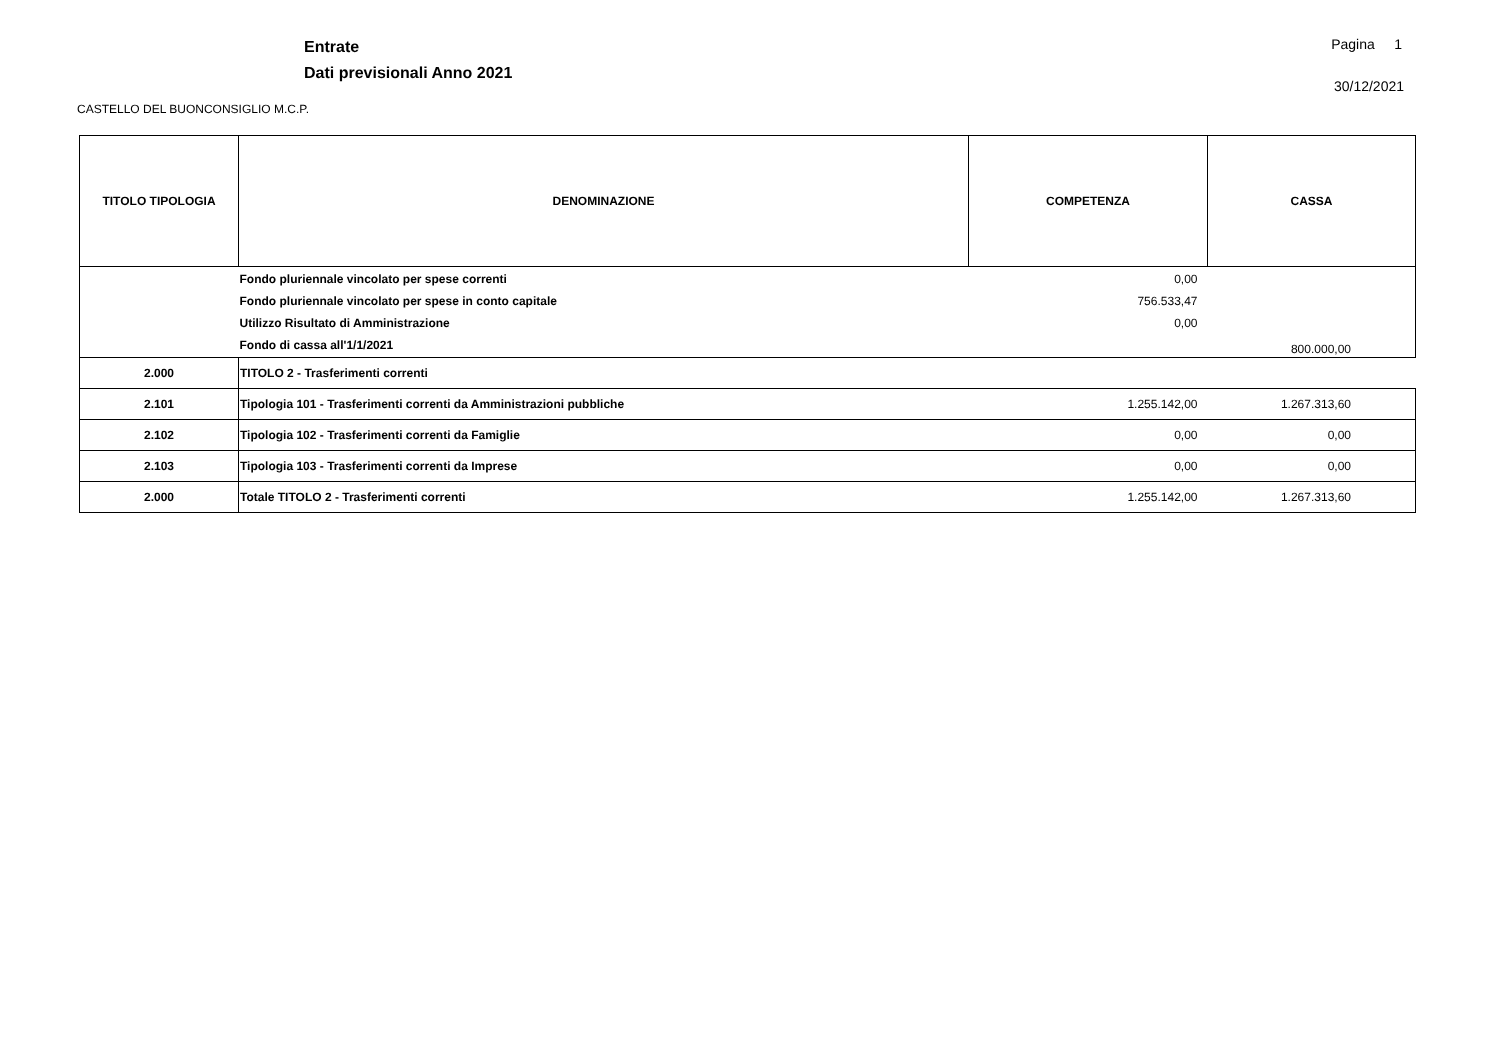Entrate
Dati previsionali Anno 2021
Pagina 1
30/12/2021
CASTELLO DEL BUONCONSIGLIO M.C.P.
| TITOLO TIPOLOGIA | DENOMINAZIONE | COMPETENZA | CASSA |
| --- | --- | --- | --- |
| | Fondo pluriennale vincolato per spese correnti Fondo pluriennale vincolato per spese in conto capitale Utilizzo Risultato di Amministrazione Fondo di cassa all'1/1/2021 | 0,00 756.533,47 0,00 | 800.000,00 |
| 2.000 | TITOLO 2 - Trasferimenti correnti | | |
| 2.101 | Tipologia 101 - Trasferimenti correnti da Amministrazioni pubbliche | 1.255.142,00 | 1.267.313,60 |
| 2.102 | Tipologia 102 - Trasferimenti correnti da Famiglie | 0,00 | 0,00 |
| 2.103 | Tipologia 103 - Trasferimenti correnti da Imprese | 0,00 | 0,00 |
| 2.000 | Totale TITOLO 2 - Trasferimenti correnti | 1.255.142,00 | 1.267.313,60 |